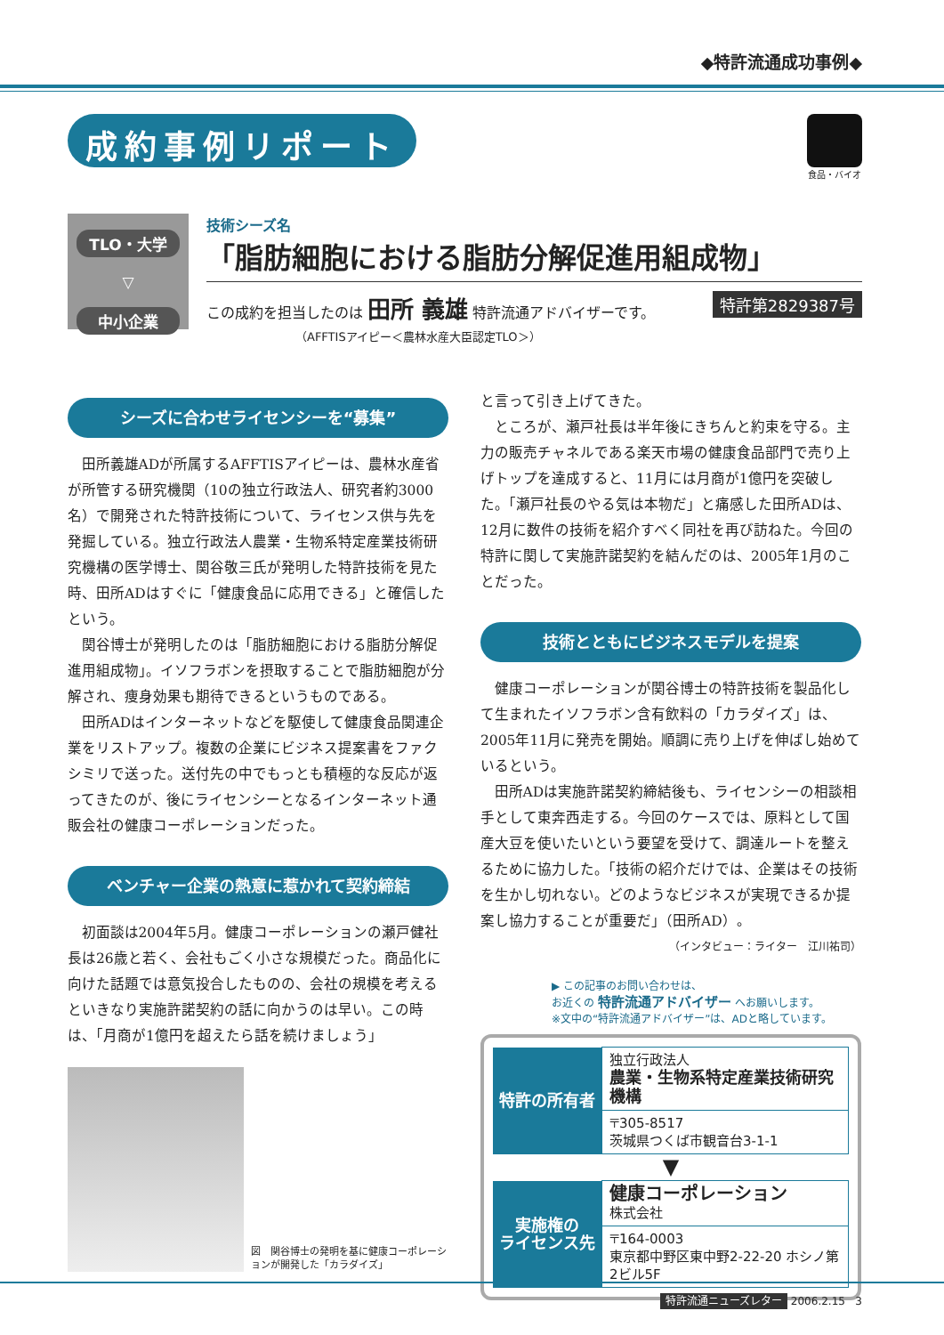◆特許流通成功事例◆
成約事例リポート
食品・バイオ
TLO・大学
▽
中小企業
技術シーズ名
「脂肪細胞における脂肪分解促進用組成物」
特許第2829387号
この成約を担当したのは 田所 義雄 特許流通アドバイザーです。
（AFFTISアイピー＜農林水産大臣認定TLO＞）
シーズに合わせライセンシーを“募集”
田所義雄ADが所属するAFFTISアイピーは、農林水産省が所管する研究機関（10の独立行政法人、研究者約3000名）で開発された特許技術について、ライセンス供与先を発掘している。独立行政法人農業・生物系特定産業技術研究機構の医学博士、関谷敬三氏が発明した特許技術を見た時、田所ADはすぐに「健康食品に応用できる」と確信したという。
関谷博士が発明したのは「脂肪細胞における脂肪分解促進用組成物」。イソフラボンを摂取することで脂肪細胞が分解され、痩身効果も期待できるというものである。
田所ADはインターネットなどを駆使して健康食品関連企業をリストアップ。複数の企業にビジネス提案書をファクシミリで送った。送付先の中でもっとも積極的な反応が返ってきたのが、後にライセンシーとなるインターネット通販会社の健康コーポレーションだった。
ベンチャー企業の熱意に惹かれて契約締結
初面談は2004年5月。健康コーポレーションの瀬戸健社長は26歳と若く、会社もごく小さな規模だった。商品化に向けた話題では意気投合したものの、会社の規模を考えるといきなり実施許諾契約の話に向かうのは早い。この時は、「月商が1億円を超えたら話を続けましょう」
図　関谷博士の発明を基に健康コーポレーションが開発した「カラダイズ」
と言って引き上げてきた。
ところが、瀬戸社長は半年後にきちんと約束を守る。主力の販売チャネルである楽天市場の健康食品部門で売り上げトップを達成すると、11月には月商が1億円を突破した。「瀬戸社長のやる気は本物だ」と痛感した田所ADは、12月に数件の技術を紹介すべく同社を再び訪ねた。今回の特許に関して実施許諾契約を結んだのは、2005年1月のことだった。
技術とともにビジネスモデルを提案
健康コーポレーションが関谷博士の特許技術を製品化して生まれたイソフラボン含有飲料の「カラダイズ」は、2005年11月に発売を開始。順調に売り上げを伸ばし始めているという。
田所ADは実施許諾契約締結後も、ライセンシーの相談相手として東奔西走する。今回のケースでは、原料として国産大豆を使いたいという要望を受けて、調達ルートを整えるために協力した。「技術の紹介だけでは、企業はその技術を生かし切れない。どのようなビジネスが実現できるか提案し協力することが重要だ」（田所AD）。
（インタビュー：ライター　江川祐司）
▶ この記事のお問い合わせは、
お近くの 特許流通アドバイザー へお願いします。
※文中の“特許流通アドバイザー”は、ADと略しています。
| 特許の所有者 | 独立行政法人 農業・生物系特定産業技術研究機構 |
| | 〒305-8517 茨城県つくば市観音台3-1-1 |
▼
| 実施権の ライセンス先 | 健康コーポレーション 株式会社 |
| | 〒164-0003 東京都中野区東中野2-22-20 ホシノ第2ビル5F |
特許流通ニューズレター 2006.2.15 3